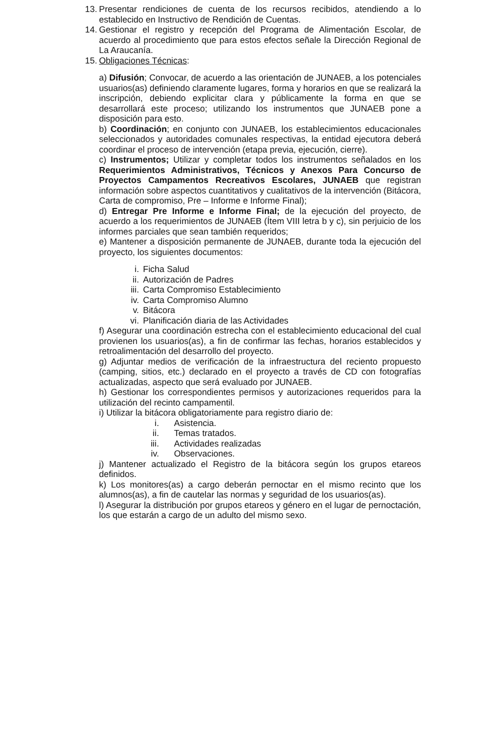13. Presentar rendiciones de cuenta de los recursos recibidos, atendiendo a lo establecido en Instructivo de Rendición de Cuentas.
14. Gestionar el registro y recepción del Programa de Alimentación Escolar, de acuerdo al procedimiento que para estos efectos señale la Dirección Regional de La Araucanía.
15. Obligaciones Técnicas:
a) Difusión; Convocar, de acuerdo a las orientación de JUNAEB, a los potenciales usuarios(as) definiendo claramente lugares, forma y horarios en que se realizará la inscripción, debiendo explicitar clara y públicamente la forma en que se desarrollará este proceso; utilizando los instrumentos que JUNAEB pone a disposición para esto.
b) Coordinación; en conjunto con JUNAEB, los establecimientos educacionales seleccionados y autoridades comunales respectivas, la entidad ejecutora deberá coordinar el proceso de intervención (etapa previa, ejecución, cierre).
c) Instrumentos; Utilizar y completar todos los instrumentos señalados en los Requerimientos Administrativos, Técnicos y Anexos Para Concurso de Proyectos Campamentos Recreativos Escolares, JUNAEB que registran información sobre aspectos cuantitativos y cualitativos de la intervención (Bitácora, Carta de compromiso, Pre – Informe e Informe Final);
d) Entregar Pre Informe e Informe Final; de la ejecución del proyecto, de acuerdo a los requerimientos de JUNAEB (Ítem VIII letra b y c), sin perjuicio de los informes parciales que sean también requeridos;
e) Mantener a disposición permanente de JUNAEB, durante toda la ejecución del proyecto, los siguientes documentos:
i. Ficha Salud
ii. Autorización de Padres
iii. Carta Compromiso Establecimiento
iv. Carta Compromiso Alumno
v. Bitácora
vi. Planificación diaria de las Actividades
f) Asegurar una coordinación estrecha con el establecimiento educacional del cual provienen los usuarios(as), a fin de confirmar las fechas, horarios establecidos y retroalimentación del desarrollo del proyecto.
g) Adjuntar medios de verificación de la infraestructura del reciento propuesto (camping, sitios, etc.) declarado en el proyecto a través de CD con fotografías actualizadas, aspecto que será evaluado por JUNAEB.
h) Gestionar los correspondientes permisos y autorizaciones requeridos para la utilización del recinto campamentil.
i) Utilizar la bitácora obligatoriamente para registro diario de:
i. Asistencia.
ii. Temas tratados.
iii. Actividades realizadas
iv. Observaciones.
j) Mantener actualizado el Registro de la bitácora según los grupos etareos definidos.
k) Los monitores(as) a cargo deberán pernoctar en el mismo recinto que los alumnos(as), a fin de cautelar las normas y seguridad de los usuarios(as).
l) Asegurar la distribución por grupos etareos y género en el lugar de pernoctación, los que estarán a cargo de un adulto del mismo sexo.